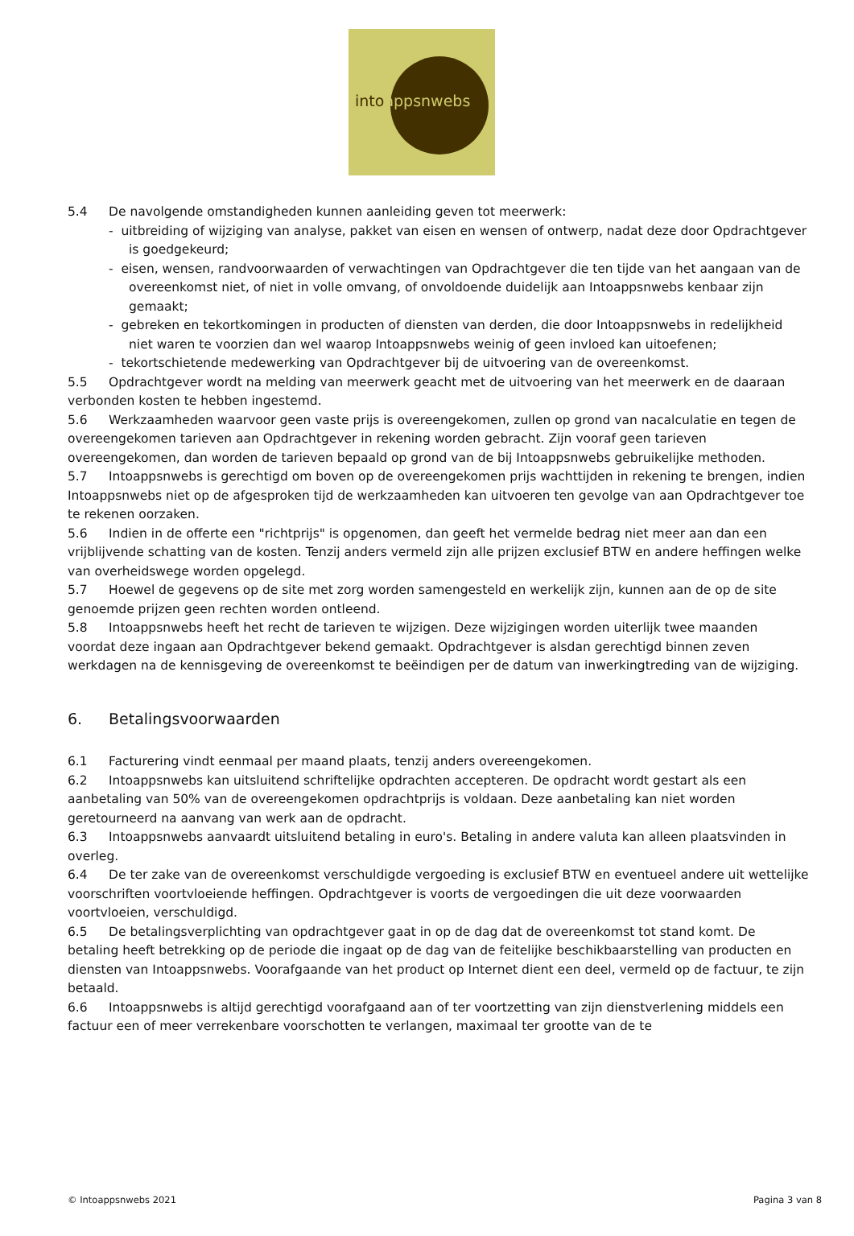intoappsnwebs
5.4 De navolgende omstandigheden kunnen aanleiding geven tot meerwerk:
- uitbreiding of wijziging van analyse, pakket van eisen en wensen of ontwerp, nadat deze door Opdrachtgever is goedgekeurd;
- eisen, wensen, randvoorwaarden of verwachtingen van Opdrachtgever die ten tijde van het aangaan van de overeenkomst niet, of niet in volle omvang, of onvoldoende duidelijk aan Intoappsnwebs kenbaar zijn gemaakt;
- gebreken en tekortkomingen in producten of diensten van derden, die door Intoappsnwebs in redelijkheid niet waren te voorzien dan wel waarop Intoappsnwebs weinig of geen invloed kan uitoefenen;
- tekortschietende medewerking van Opdrachtgever bij de uitvoering van de overeenkomst.
5.5 Opdrachtgever wordt na melding van meerwerk geacht met de uitvoering van het meerwerk en de daaraan verbonden kosten te hebben ingestemd.
5.6 Werkzaamheden waarvoor geen vaste prijs is overeengekomen, zullen op grond van nacalculatie en tegen de overeengekomen tarieven aan Opdrachtgever in rekening worden gebracht. Zijn vooraf geen tarieven overeengekomen, dan worden de tarieven bepaald op grond van de bij Intoappsnwebs gebruikelijke methoden.
5.7 Intoappsnwebs is gerechtigd om boven op de overeengekomen prijs wachttijden in rekening te brengen, indien Intoappsnwebs niet op de afgesproken tijd de werkzaamheden kan uitvoeren ten gevolge van aan Opdrachtgever toe te rekenen oorzaken.
5.6 Indien in de offerte een "richtprijs" is opgenomen, dan geeft het vermelde bedrag niet meer aan dan een vrijblijvende schatting van de kosten. Tenzij anders vermeld zijn alle prijzen exclusief BTW en andere heffingen welke van overheidswege worden opgelegd.
5.7 Hoewel de gegevens op de site met zorg worden samengesteld en werkelijk zijn, kunnen aan de op de site genoemde prijzen geen rechten worden ontleend.
5.8 Intoappsnwebs heeft het recht de tarieven te wijzigen. Deze wijzigingen worden uiterlijk twee maanden voordat deze ingaan aan Opdrachtgever bekend gemaakt. Opdrachtgever is alsdan gerechtigd binnen zeven werkdagen na de kennisgeving de overeenkomst te beëindigen per de datum van inwerkingtreding van de wijziging.
6. Betalingsvoorwaarden
6.1 Facturering vindt eenmaal per maand plaats, tenzij anders overeengekomen.
6.2 Intoappsnwebs kan uitsluitend schriftelijke opdrachten accepteren. De opdracht wordt gestart als een aanbetaling van 50% van de overeengekomen opdrachtprijs is voldaan. Deze aanbetaling kan niet worden geretourneerd na aanvang van werk aan de opdracht.
6.3 Intoappsnwebs aanvaardt uitsluitend betaling in euro's. Betaling in andere valuta kan alleen plaatsvinden in overleg.
6.4 De ter zake van de overeenkomst verschuldigde vergoeding is exclusief BTW en eventueel andere uit wettelijke voorschriften voortvloeiende heffingen. Opdrachtgever is voorts de vergoedingen die uit deze voorwaarden voortvloeien, verschuldigd.
6.5 De betalingsverplichting van opdrachtgever gaat in op de dag dat de overeenkomst tot stand komt. De betaling heeft betrekking op de periode die ingaat op de dag van de feitelijke beschikbaarstelling van producten en diensten van Intoappsnwebs. Voorafgaande van het product op Internet dient een deel, vermeld op de factuur, te zijn betaald.
6.6 Intoappsnwebs is altijd gerechtigd voorafgaand aan of ter voortzetting van zijn dienstverlening middels een factuur een of meer verrekenbare voorschotten te verlangen, maximaal ter grootte van de te
© Intoappsnwebs 2021 Pagina 3 van 8